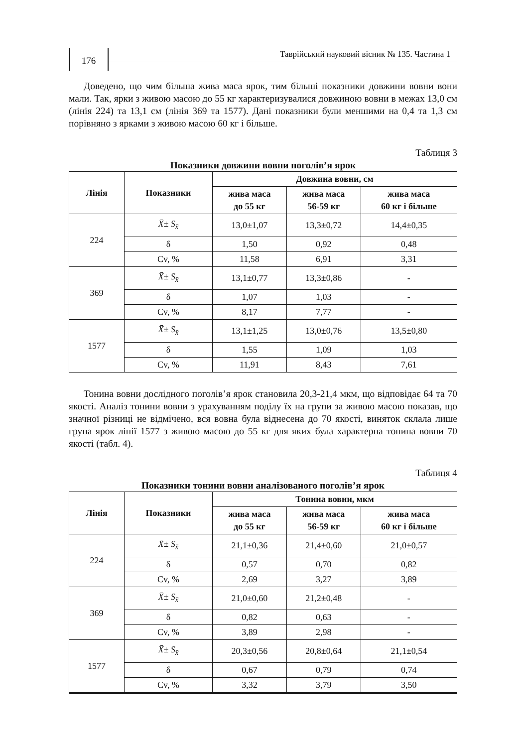176
Таврійський науковий вісник № 135. Частина 1
Доведено, що чим більша жива маса ярок, тим більші показники довжини вовни вони мали. Так, ярки з живою масою до 55 кг характеризувалися довжиною вовни в межах 13,0 см (лінія 224) та 13,1 см (лінія 369 та 1577). Дані показники були меншими на 0,4 та 1,3 см порівняно з ярками з живою масою 60 кг і більше.
Таблиця 3
Показники довжини вовни поголів’я ярок
| Лінія | Показники | Довжина вовни, см | | |
| --- | --- | --- | --- | --- |
| | | жива маса до 55 кг | жива маса 56-59 кг | жива маса 60 кг і більше |
| 224 | X̄ ± S<sub>x̄</sub> | 13,0±1,07 | 13,3±0,72 | 14,4±0,35 |
| | δ | 1,50 | 0,92 | 0,48 |
| | Cv, % | 11,58 | 6,91 | 3,31 |
| 369 | X̄ ± S<sub>x̄</sub> | 13,1±0,77 | 13,3±0,86 | - |
| | δ | 1,07 | 1,03 | - |
| | Cv, % | 8,17 | 7,77 | - |
| 1577 | X̄ ± S<sub>x̄</sub> | 13,1±1,25 | 13,0±0,76 | 13,5±0,80 |
| | δ | 1,55 | 1,09 | 1,03 |
| | Cv, % | 11,91 | 8,43 | 7,61 |
Тонина вовни дослідного поголів’я ярок становила 20,3-21,4 мкм, що відповідає 64 та 70 якості. Аналіз тонини вовни з урахуванням поділу їх на групи за живою масою показав, що значної різниці не відмічено, вся вовна була віднесена до 70 якості, виняток склала лише група ярок лінії 1577 з живою масою до 55 кг для яких була характерна тонина вовни 70 якості (табл. 4).
Таблиця 4
Показники тонини вовни аналізованого поголів’я ярок
| Лінія | Показники | Тонина вовни, мкм | | |
| --- | --- | --- | --- | --- |
| | | жива маса до 55 кг | жива маса 56-59 кг | жива маса 60 кг і більше |
| 224 | X̄ ± S<sub>x̄</sub> | 21,1±0,36 | 21,4±0,60 | 21,0±0,57 |
| | δ | 0,57 | 0,70 | 0,82 |
| | Cv, % | 2,69 | 3,27 | 3,89 |
| 369 | X̄ ± S<sub>x̄</sub> | 21,0±0,60 | 21,2±0,48 | - |
| | δ | 0,82 | 0,63 | - |
| | Cv, % | 3,89 | 2,98 | - |
| 1577 | X̄ ± S<sub>x̄</sub> | 20,3±0,56 | 20,8±0,64 | 21,1±0,54 |
| | δ | 0,67 | 0,79 | 0,74 |
| | Cv, % | 3,32 | 3,79 | 3,50 |